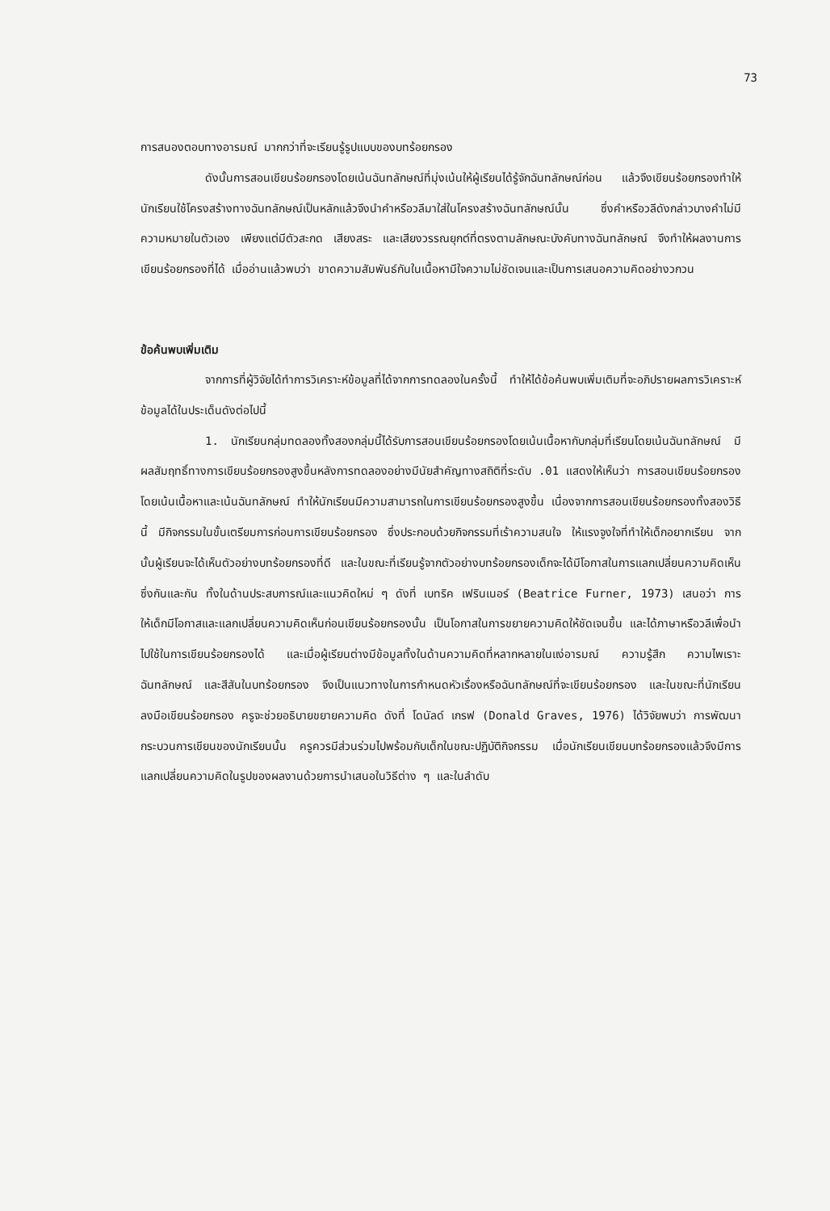73
การสนองตอบทางอารมณ์ มากกว่าที่จะเรียนรู้รูปแบบของบทร้อยกรอง
ดังนั้นการสอนเขียนร้อยกรองโดยเน้นฉันทลักษณ์ที่มุ่งเน้นให้ผู้เรียนได้รู้จักฉันทลักษณ์ก่อน แล้วจึงเขียนร้อยกรองทำให้นักเรียนใช้โครงสร้างทางฉันทลักษณ์เป็นหลักแล้วจึงนำคำหรือวลีมาใส่ในโครงสร้างฉันทลักษณ์นั้น ซึ่งคำหรือวลีดังกล่าวบางคำไม่มีความหมายในตัวเอง เพียงแต่มีตัวสะกด เสียงสระ และเสียงวรรณยุกต์ที่ตรงตามลักษณะบังคับทางฉันทลักษณ์ จึงทำให้ผลงานการเขียนร้อยกรองที่ได้ เมื่ออ่านแล้วพบว่า ขาดความสัมพันธ์กันในเนื้อหามีใจความไม่ชัดเจนและเป็นการเสนอความคิดอย่างวกวน
ข้อค้นพบเพิ่มเติม
จากการที่ผู้วิจัยได้ทำการวิเคราะห์ข้อมูลที่ได้จากการทดลองในครั้งนี้ ทำให้ได้ข้อค้นพบเพิ่มเติมที่จะอภิปรายผลการวิเคราะห์ข้อมูลได้ในประเด็นดังต่อไปนี้
1. นักเรียนกลุ่มทดลองทั้งสองกลุ่มนี้ได้รับการสอนเขียนร้อยกรองโดยเน้นเนื้อหากับกลุ่มที่เรียนโดยเน้นฉันทลักษณ์ มีผลสัมฤทธิ์ทางการเขียนร้อยกรองสูงขึ้นหลังการทดลองอย่างมีนัยสำคัญทางสถิติที่ระดับ .01 แสดงให้เห็นว่า การสอนเขียนร้อยกรองโดยเน้นเนื้อหาและเน้นฉันทลักษณ์ ทำให้นักเรียนมีความสามารถในการเขียนร้อยกรองสูงขึ้น เนื่องจากการสอนเขียนร้อยกรองทั้งสองวิธีนี้ มีกิจกรรมในขั้นเตรียมการก่อนการเขียนร้อยกรอง ซึ่งประกอบด้วยกิจกรรมที่เร้าความสนใจ ให้แรงจูงใจที่ทำให้เด็กอยากเรียน จากนั้นผู้เรียนจะได้เห็นตัวอย่างบทร้อยกรองที่ดี และในขณะที่เรียนรู้จากตัวอย่างบทร้อยกรองเด็กจะได้มีโอกาสในการแลกเปลี่ยนความคิดเห็นซึ่งกันและกัน ทั้งในด้านประสบการณ์และแนวคิดใหม่ ๆ ดังที่ เบทริค เฟรินเนอร์ (Beatrice Furner, 1973) เสนอว่า การให้เด็กมีโอกาสและแลกเปลี่ยนความคิดเห็นก่อนเขียนร้อยกรองนั้น เป็นโอกาสในการขยายความคิดให้ชัดเจนขึ้น และได้ภาษาหรือวลีเพื่อนำไปใช้ในการเขียนร้อยกรองได้ และเมื่อผู้เรียนต่างมีข้อมูลทั้งในด้านความคิดที่หลากหลายในแง่อารมณ์ ความรู้สึก ความไพเราะ ฉันทลักษณ์ และสีสันในบทร้อยกรอง จึงเป็นแนวทางในการกำหนดหัวเรื่องหรือฉันทลักษณ์ที่จะเขียนร้อยกรอง และในขณะที่นักเรียนลงมือเขียนร้อยกรอง ครูจะช่วยอธิบายขยายความคิด ดังที่ โดนัลด์ เกรฟ (Donald Graves, 1976) ได้วิจัยพบว่า การพัฒนากระบวนการเขียนของนักเรียนนั้น ครูควรมีส่วนร่วมไปพร้อมกับเด็กในขณะปฏิบัติกิจกรรม เมื่อนักเรียนเขียนบทร้อยกรองแล้วจึงมีการแลกเปลี่ยนความคิดในรูปของผลงานด้วยการนำเสนอในวิธีต่าง ๆ และในลำดับ